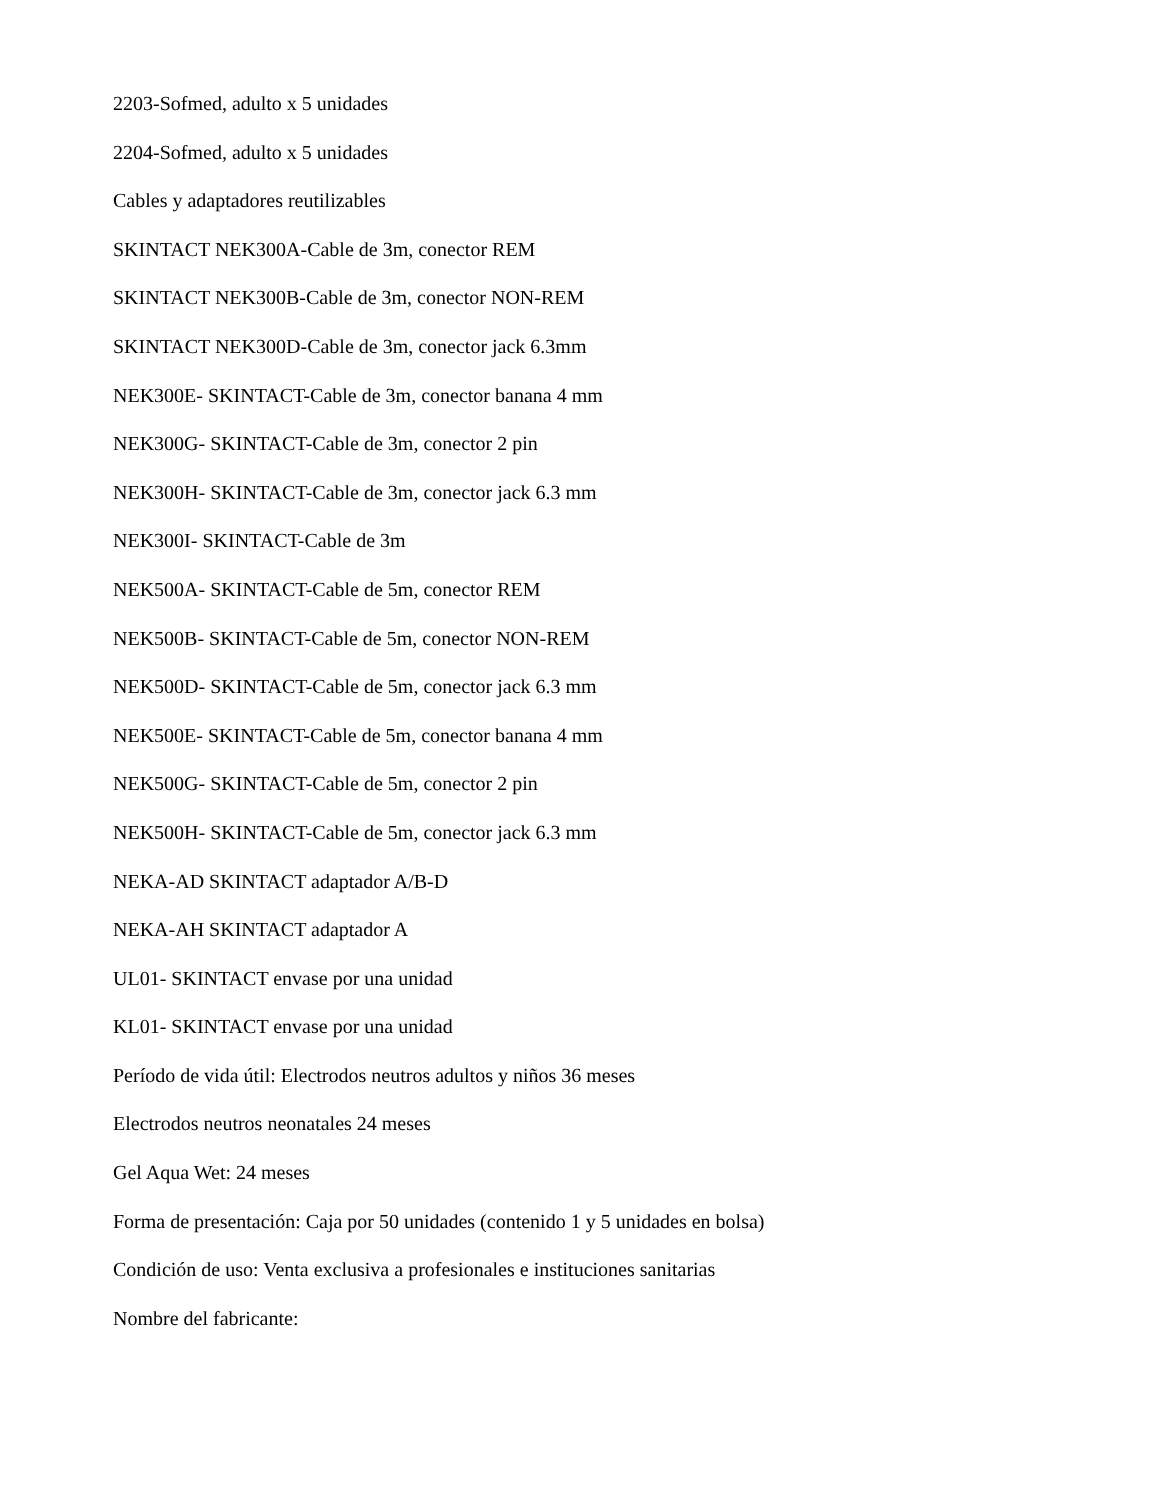2203-Sofmed, adulto x 5 unidades
2204-Sofmed, adulto x 5 unidades
Cables y adaptadores reutilizables
SKINTACT NEK300A-Cable de 3m, conector REM
SKINTACT NEK300B-Cable de 3m, conector NON-REM
SKINTACT NEK300D-Cable de 3m, conector jack 6.3mm
NEK300E- SKINTACT-Cable de 3m, conector banana 4 mm
NEK300G- SKINTACT-Cable de 3m, conector 2 pin
NEK300H- SKINTACT-Cable de 3m, conector jack 6.3 mm
NEK300I- SKINTACT-Cable de 3m
NEK500A- SKINTACT-Cable de 5m, conector REM
NEK500B- SKINTACT-Cable de 5m, conector NON-REM
NEK500D- SKINTACT-Cable de 5m, conector jack 6.3 mm
NEK500E- SKINTACT-Cable de 5m, conector banana 4 mm
NEK500G- SKINTACT-Cable de 5m, conector 2 pin
NEK500H- SKINTACT-Cable de 5m, conector jack 6.3 mm
NEKA-AD SKINTACT adaptador A/B-D
NEKA-AH SKINTACT adaptador A
UL01- SKINTACT envase por una unidad
KL01- SKINTACT envase por una unidad
Período de vida útil: Electrodos neutros adultos y niños 36 meses
Electrodos neutros neonatales 24 meses
Gel Aqua Wet: 24 meses
Forma de presentación: Caja por 50 unidades (contenido 1 y 5 unidades en bolsa)
Condición de uso: Venta exclusiva a profesionales e instituciones sanitarias
Nombre del fabricante: